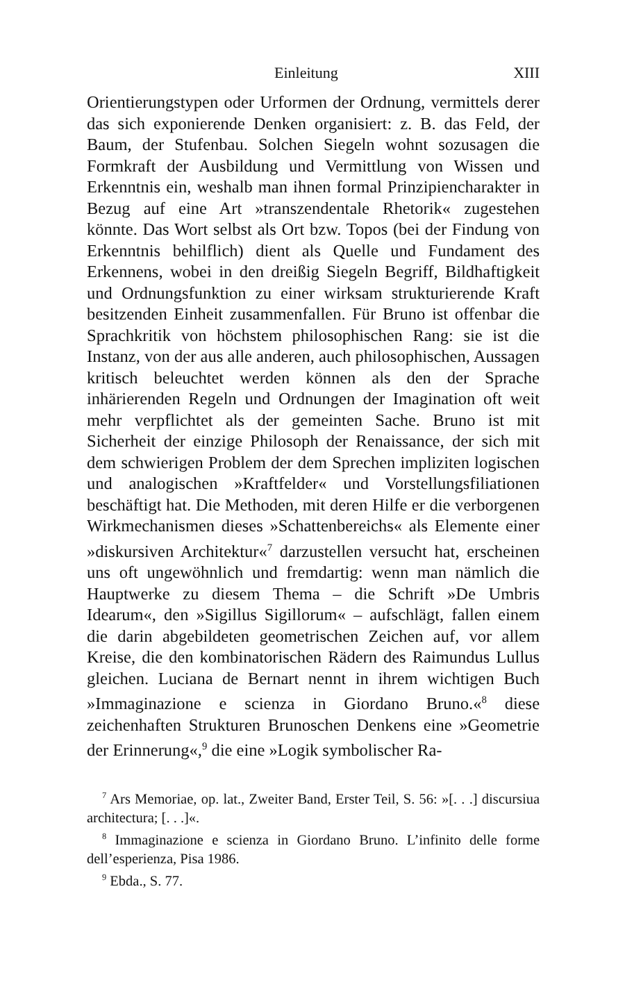Einleitung XIII
Orientierungstypen oder Urformen der Ordnung, vermittels derer das sich exponierende Denken organisiert: z. B. das Feld, der Baum, der Stufenbau. Solchen Siegeln wohnt sozusagen die Formkraft der Ausbildung und Vermittlung von Wissen und Erkenntnis ein, weshalb man ihnen formal Prinzipiencharakter in Bezug auf eine Art »transzendentale Rhetorik« zugestehen könnte. Das Wort selbst als Ort bzw. Topos (bei der Findung von Erkenntnis behilflich) dient als Quelle und Fundament des Erkennens, wobei in den dreißig Siegeln Begriff, Bildhaftigkeit und Ordnungsfunktion zu einer wirksam strukturierende Kraft besitzenden Einheit zusammenfallen. Für Bruno ist offenbar die Sprachkritik von höchstem philosophischen Rang: sie ist die Instanz, von der aus alle anderen, auch philosophischen, Aussagen kritisch beleuchtet werden können als den der Sprache inhärierenden Regeln und Ordnungen der Imagination oft weit mehr verpflichtet als der gemeinten Sache. Bruno ist mit Sicherheit der einzige Philosoph der Renaissance, der sich mit dem schwierigen Problem der dem Sprechen impliziten logischen und analogischen »Kraftfelder« und Vorstellungsfiliationen beschäftigt hat. Die Methoden, mit deren Hilfe er die verborgenen Wirkmechanismen dieses »Schattenbereichs« als Elemente einer »diskursiven Architektur«<sup>7</sup> darzustellen versucht hat, erscheinen uns oft ungewöhnlich und fremdartig: wenn man nämlich die Hauptwerke zu diesem Thema – die Schrift »De Umbris Idearum«, den »Sigillus Sigillorum« – aufschlägt, fallen einem die darin abgebildeten geometrischen Zeichen auf, vor allem Kreise, die den kombinatorischen Rädern des Raimundus Lullus gleichen. Luciana de Bernart nennt in ihrem wichtigen Buch »Immaginazione e scienza in Giordano Bruno.«<sup>8</sup> diese zeichenhaften Strukturen Brunoschen Denkens eine »Geometrie der Erinnerung«,<sup>9</sup> die eine »Logik symbolischer Ra-
<sup>7</sup> Ars Memoriae, op. lat., Zweiter Band, Erster Teil, S. 56: »[. . .] discursiua architectura; [. . .]«.
<sup>8</sup> Immaginazione e scienza in Giordano Bruno. L’infinito delle forme dell’esperienza, Pisa 1986.
<sup>9</sup> Ebda., S. 77.